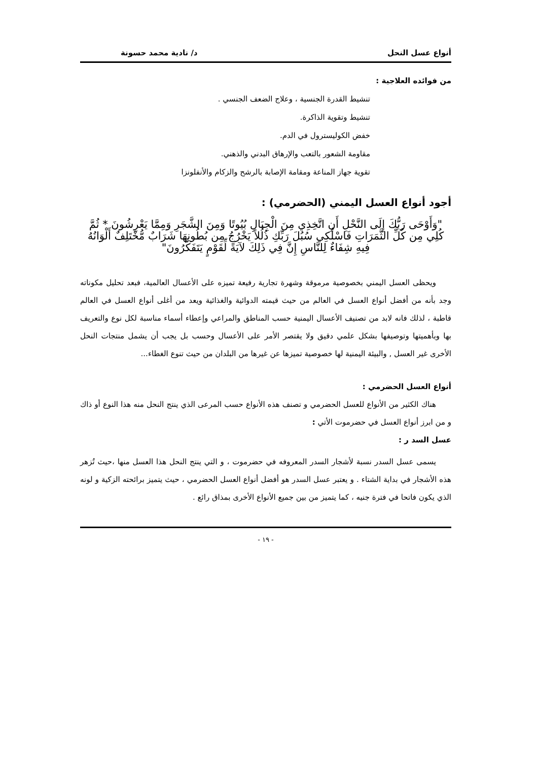أنواع عسل النحل د/ نادية محمد حسونة
من فوائده العلاجية :
تنشيط القدرة الجنسية ، وعلاج الضعف الجنسي .
تنشيط وتقوية الذاكرة.
خفض الكوليسترول في الدم.
مقاومة الشعور بالتعب والإرهاق البدني والذهني.
تقوية جهاز المناعة ومقامة الإصابة بالرشح والزكام والأنفلونزا
أجود أنواع العسل اليمني (الحضرمي) :
"وَأَوْحَى رَبُّكَ إِلَى النَّحْلِ أَنِ اتَّخِذِي مِنَ الْجِبَالِ بُيُوتًا وَمِنَ الشَّجَرِ وَمِمَّا يَعْرِشُونَ * ثُمَّ كُلِي مِن كُلِّ الثَّمَرَاتِ فَاسْلُكِي سُبُلَ رَبِّكِ ذُلُلاً يَخْرُجُ مِن بُطُونِهَا شَرَابٌ مُّخْتَلِفٌ أَلْوَانُهُ فِيهِ شِفَاءٌ لِلنَّاسِ إِنَّ فِي ذَلِكَ لآيَةً لِّقَوْمٍ يَتَفَكَّرُونَ"
ويحظى العسل اليمني بخصوصية مرموقة وشهرة تجارية رفيعة تميزه على الأعسال العالمية، فبعد تحليل مكوناته وجد بأنه من أفضل أنواع العسل في العالم من حيث قيمته الدوائية والغذائية ويعد من أغلى أنواع العسل في العالم قاطبة ، لذلك فانه لابد من تصنيف الأعسال اليمنية حسب المناطق والمراعي وإعطاء أسماء مناسبة لكل نوع والتعريف بها وبأهميتها وتوصيفها بشكل علمي دقيق ولا يقتصر الأمر على الأعسال وحسب بل يجب أن يشمل منتجات النحل الأخرى غير العسل , والبيئة اليمنية لها خصوصية تميزها عن غيرها من البلدان من حيث تنوع الغطاء...
أنواع العسل الحضرمي :
هناك الكثير من الأنواع للعسل الحضرمي و تصنف هذه الأنواع حسب المرعى الذي ينتج النحل منه هذا النوع أو ذاك و من ابرز أنواع العسل في حضرموت الأتي :
عسل السد ر :
يسمى عسل السدر نسبة لأشجار السدر المعروفه في حضرموت ، و التي ينتج النحل هذا العسل منها ،حيث تُزهر هذه الأشجار في بداية الشتاء . و يعتبر عسل السدر هو أفضل أنواع العسل الحضرمي ، حيث يتميز برائحته الزكية و لونه الذي يكون فاتحا في فترة جنيه ، كما يتميز من بين جميع الأنواع الأخرى بمذاق رائع .
- ١٩ -